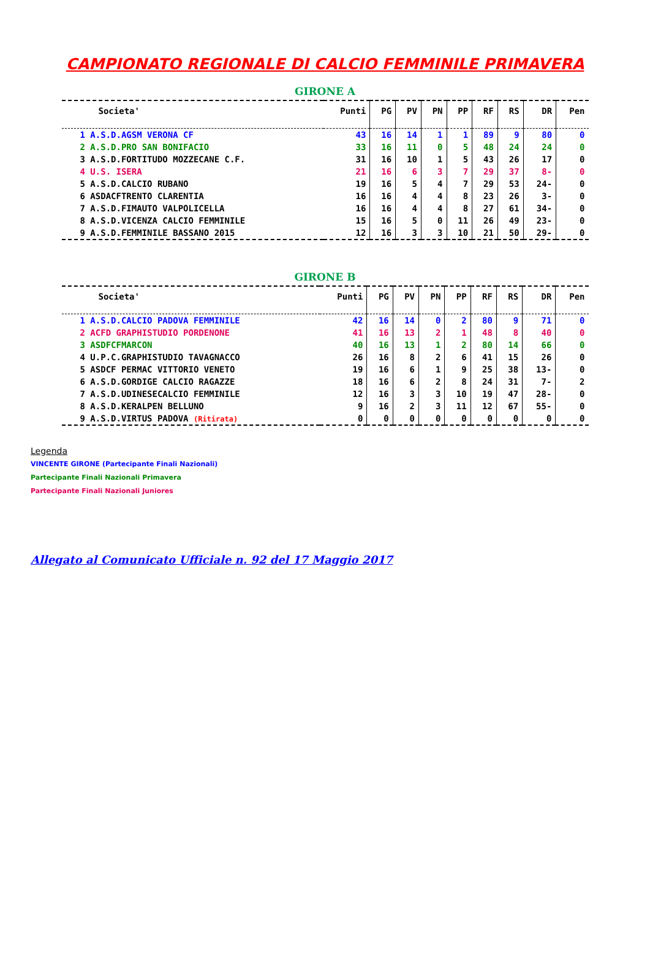CAMPIONATO REGIONALE DI CALCIO FEMMINILE PRIMAVERA
GIRONE A
| Societa' | Punti | PG | PV | PN | PP | RF | RS | DR | Pen |
| --- | --- | --- | --- | --- | --- | --- | --- | --- | --- |
| 1 A.S.D.AGSM VERONA CF | 43 | 16 | 14 | 1 | 1 | 89 | 9 | 80 | 0 |
| 2 A.S.D.PRO SAN BONIFACIO | 33 | 16 | 11 | 0 | 5 | 48 | 24 | 24 | 0 |
| 3 A.S.D.FORTITUDO MOZZECANE C.F. | 31 | 16 | 10 | 1 | 5 | 43 | 26 | 17 | 0 |
| 4 U.S. ISERA | 21 | 16 | 6 | 3 | 7 | 29 | 37 | 8- | 0 |
| 5 A.S.D.CALCIO RUBANO | 19 | 16 | 5 | 4 | 7 | 29 | 53 | 24- | 0 |
| 6 ASDACFTRENTO CLARENTIA | 16 | 16 | 4 | 4 | 8 | 23 | 26 | 3- | 0 |
| 7 A.S.D.FIMAUTO VALPOLICELLA | 16 | 16 | 4 | 4 | 8 | 27 | 61 | 34- | 0 |
| 8 A.S.D.VICENZA CALCIO FEMMINILE | 15 | 16 | 5 | 0 | 11 | 26 | 49 | 23- | 0 |
| 9 A.S.D.FEMMINILE BASSANO 2015 | 12 | 16 | 3 | 3 | 10 | 21 | 50 | 29- | 0 |
GIRONE B
| Societa' | Punti | PG | PV | PN | PP | RF | RS | DR | Pen |
| --- | --- | --- | --- | --- | --- | --- | --- | --- | --- |
| 1 A.S.D.CALCIO PADOVA FEMMINILE | 42 | 16 | 14 | 0 | 2 | 80 | 9 | 71 | 0 |
| 2 ACFD GRAPHISTUDIO PORDENONE | 41 | 16 | 13 | 2 | 1 | 48 | 8 | 40 | 0 |
| 3 ASDFCFMARCON | 40 | 16 | 13 | 1 | 2 | 80 | 14 | 66 | 0 |
| 4 U.P.C.GRAPHISTUDIO TAVAGNACCO | 26 | 16 | 8 | 2 | 6 | 41 | 15 | 26 | 0 |
| 5 ASDCF PERMAC VITTORIO VENETO | 19 | 16 | 6 | 1 | 9 | 25 | 38 | 13- | 0 |
| 6 A.S.D.GORDIGE CALCIO RAGAZZE | 18 | 16 | 6 | 2 | 8 | 24 | 31 | 7- | 2 |
| 7 A.S.D.UDINESECALCIO FEMMINILE | 12 | 16 | 3 | 3 | 10 | 19 | 47 | 28- | 0 |
| 8 A.S.D.KERALPEN BELLUNO | 9 | 16 | 2 | 3 | 11 | 12 | 67 | 55- | 0 |
| 9 A.S.D.VIRTUS PADOVA (Ritirata) | 0 | 0 | 0 | 0 | 0 | 0 | 0 | 0 | 0 |
Legenda
VINCENTE GIRONE (Partecipante Finali Nazionali)
Partecipante Finali Nazionali Primavera
Partecipante Finali Nazionali Juniores
Allegato al Comunicato Ufficiale n. 92 del 17 Maggio 2017